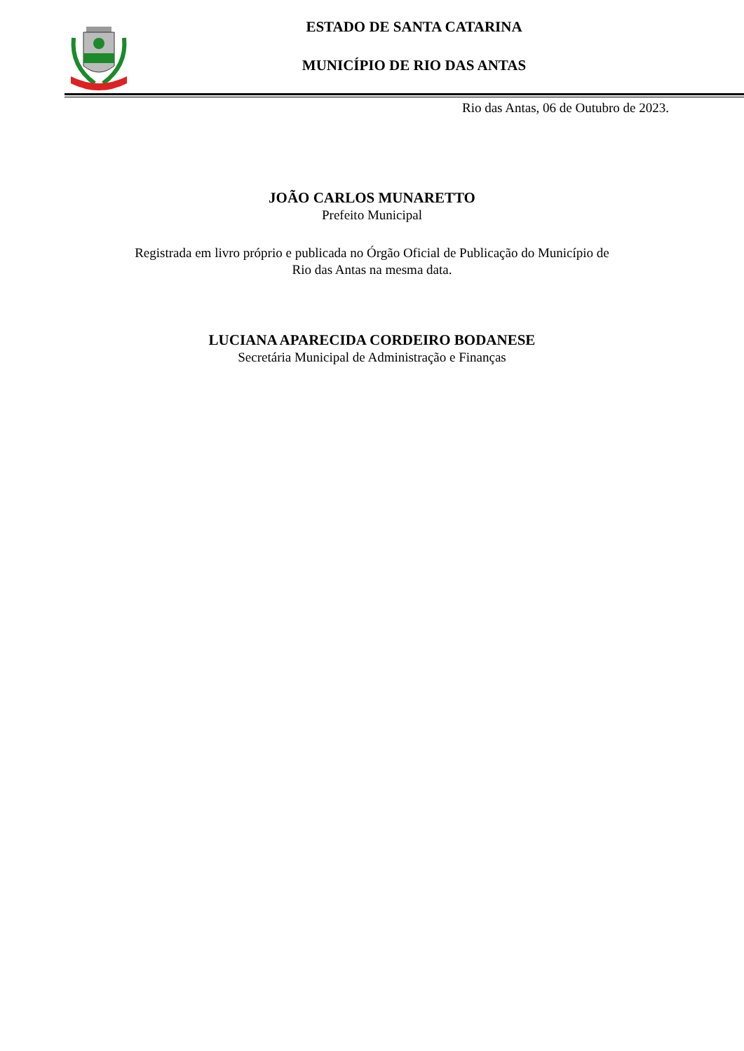ESTADO DE SANTA CATARINA
MUNICÍPIO DE RIO DAS ANTAS
Rio das Antas, 06 de Outubro de 2023.
JOÃO CARLOS MUNARETTO
Prefeito Municipal
Registrada em livro próprio e publicada no Órgão Oficial de Publicação do Município de
Rio das Antas na mesma data.
LUCIANA APARECIDA CORDEIRO BODANESE
Secretária Municipal de Administração e Finanças